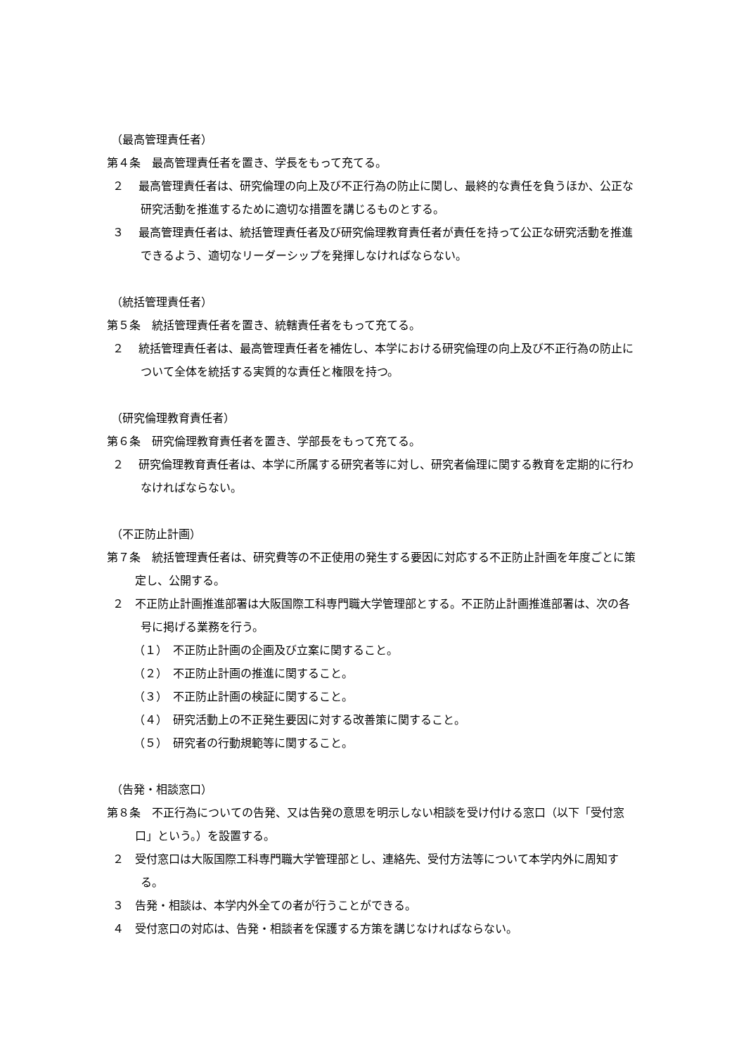（最高管理責任者）
第４条　最高管理責任者を置き、学長をもって充てる。
２　 最高管理責任者は、研究倫理の向上及び不正行為の防止に関し、最終的な責任を負うほか、公正な研究活動を推進するために適切な措置を講じるものとする。
３　 最高管理責任者は、統括管理責任者及び研究倫理教育責任者が責任を持って公正な研究活動を推進できるよう、適切なリーダーシップを発揮しなければならない。
（統括管理責任者）
第５条　統括管理責任者を置き、統轄責任者をもって充てる。
２　 統括管理責任者は、最高管理責任者を補佐し、本学における研究倫理の向上及び不正行為の防止について全体を統括する実質的な責任と権限を持つ。
（研究倫理教育責任者）
第６条　研究倫理教育責任者を置き、学部長をもって充てる。
２　 研究倫理教育責任者は、本学に所属する研究者等に対し、研究者倫理に関する教育を定期的に行わなければならない。
（不正防止計画）
第７条　統括管理責任者は、研究費等の不正使用の発生する要因に対応する不正防止計画を年度ごとに策定し、公開する。
２　不正防止計画推進部署は大阪国際工科専門職大学管理部とする。不正防止計画推進部署は、次の各号に掲げる業務を行う。
（１）　不正防止計画の企画及び立案に関すること。
（２）　不正防止計画の推進に関すること。
（３）　不正防止計画の検証に関すること。
（４）　研究活動上の不正発生要因に対する改善策に関すること。
（５）　研究者の行動規範等に関すること。
（告発・相談窓口）
第８条　不正行為についての告発、又は告発の意思を明示しない相談を受け付ける窓口（以下「受付窓口」という。）を設置する。
２　受付窓口は大阪国際工科専門職大学管理部とし、連絡先、受付方法等について本学内外に周知する。
３　告発・相談は、本学内外全ての者が行うことができる。
４　受付窓口の対応は、告発・相談者を保護する方策を講じなければならない。